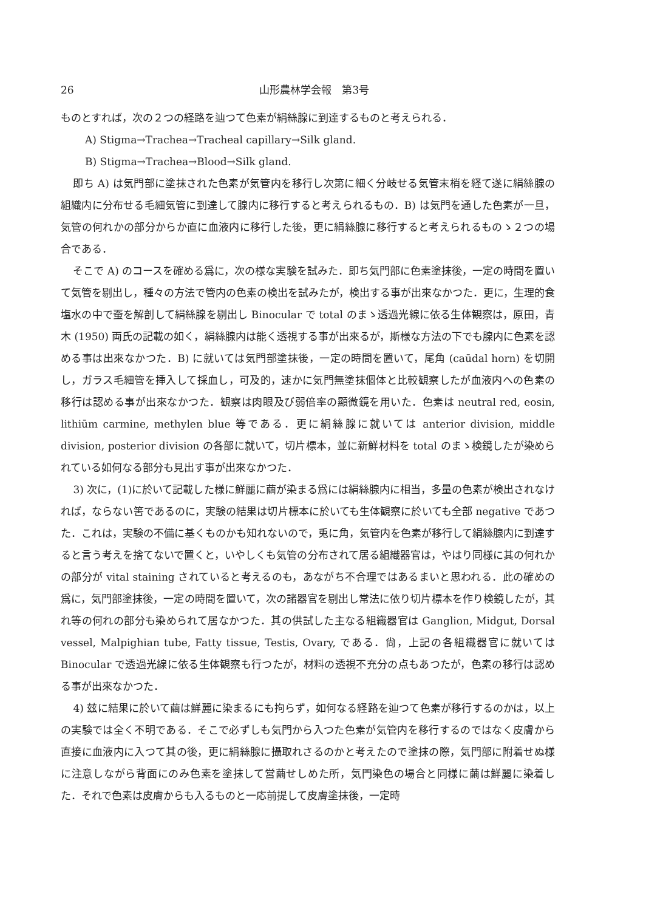26 山形農林学会報　第3号
ものとすれば，次の２つの経路を辿つて色素が絹絲腺に到達するものと考えられる．
A) Stigma→Trachea→Tracheal capillary→Silk gland.
B) Stigma→Trachea→Blood→Silk gland.
即ち A) は気門部に塗抹された色素が気管内を移行し次第に細く分岐せる気管末梢を経て遂に絹絲腺の組織内に分布せる毛細気管に到達して腺内に移行すると考えられるもの．B) は気門を通した色素が一旦，気管の何れかの部分からか直に血液内に移行した後，更に絹絲腺に移行すると考えられるものゝ２つの場合である．
そこで A) のコースを確める爲に，次の様な実験を試みた．即ち気門部に色素塗抹後，一定の時間を置いて気管を剔出し，種々の方法で管内の色素の検出を試みたが，検出する事が出來なかつた．更に，生理的食塩水の中で蚕を解剖して絹絲腺を剔出し Binocular で total のまゝ透過光線に依る生体観察は，原田，青木 (1950) 両氏の記載の如く，絹絲腺内は能く透視する事が出來るが，斯様な方法の下でも腺内に色素を認める事は出來なかつた．B) に就いては気門部塗抹後，一定の時間を置いて，尾角 (caūdal horn) を切開し，ガラス毛細管を挿入して採血し，可及的，速かに気門無塗抹個体と比較観察したが血液内への色素の移行は認める事が出來なかつた．観察は肉眼及び弱倍率の顯微鏡を用いた．色素は neutral red, eosin, lithiūm carmine, methylen blue 等である．更に絹絲腺に就いては anterior division, middle division, posterior division の各部に就いて，切片標本，並に新鮮材料を total のまゝ検鏡したが染められている如何なる部分も見出す事が出來なかつた．
3) 次に，(1)に於いて記載した様に鮮麗に繭が染まる爲には絹絲腺内に相当，多量の色素が検出されなければ，ならない筈であるのに，実験の結果は切片標本に於いても生体観察に於いても全部 negative であつた．これは，実験の不備に基くものかも知れないので，兎に角，気管内を色素が移行して絹絲腺内に到達すると言う考えを捨てないで置くと，いやしくも気管の分布されて居る組織器官は，やはり同様に其の何れかの部分が vital staining されていると考えるのも，あながち不合理ではあるまいと思われる．此の確めの爲に，気門部塗抹後，一定の時間を置いて，次の諸器官を剔出し常法に依り切片標本を作り検鏡したが，其れ等の何れの部分も染められて居なかつた．其の供試した主なる組織器官は Ganglion, Midgut, Dorsal vessel, Malpighian tube, Fatty tissue, Testis, Ovary, である．尙，上記の各組織器官に就いては Binocular で透過光線に依る生体観察も行つたが，材料の透視不充分の点もあつたが，色素の移行は認める事が出來なかつた．
4) 玆に結果に於いて繭は鮮麗に染まるにも拘らず，如何なる経路を辿つて色素が移行するのかは，以上の実験では全く不明である．そこで必ずしも気門から入つた色素が気管内を移行するのではなく皮膚から直接に血液内に入つて其の後，更に絹絲腺に攝取れさるのかと考えたので塗抹の際，気門部に附着せぬ様に注意しながら背面にのみ色素を塗抹して営繭せしめた所，気門染色の場合と同様に繭は鮮麗に染着した．それで色素は皮膚からも入るものと一応前提して皮膚塗抹後，一定時